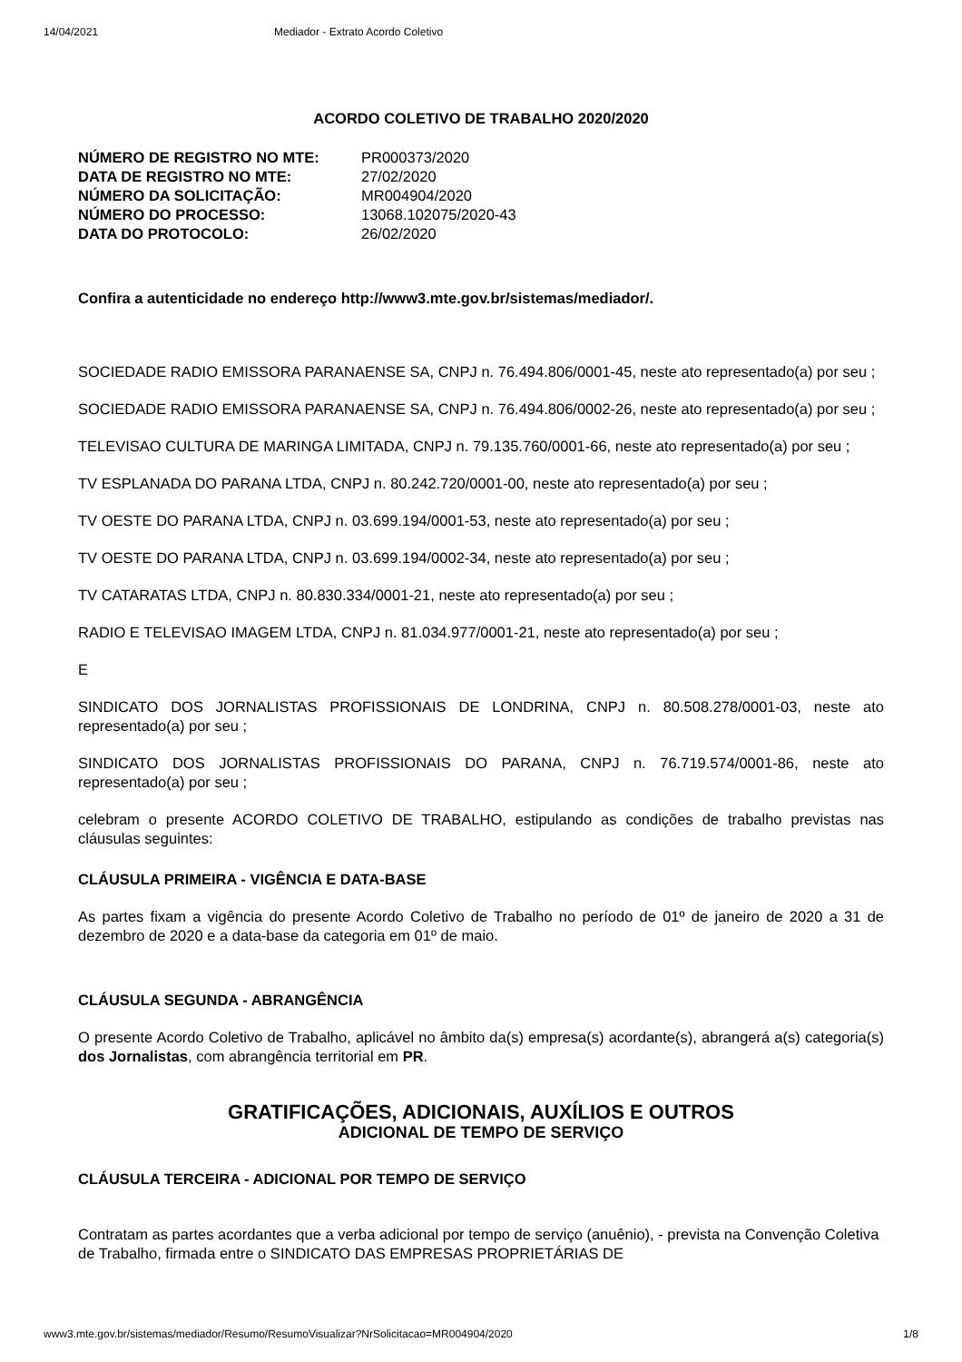14/04/2021 Mediador - Extrato Acordo Coletivo
ACORDO COLETIVO DE TRABALHO 2020/2020
| NÚMERO DE REGISTRO NO MTE: | PR000373/2020 |
| DATA DE REGISTRO NO MTE: | 27/02/2020 |
| NÚMERO DA SOLICITAÇÃO: | MR004904/2020 |
| NÚMERO DO PROCESSO: | 13068.102075/2020-43 |
| DATA DO PROTOCOLO: | 26/02/2020 |
Confira a autenticidade no endereço http://www3.mte.gov.br/sistemas/mediador/.
SOCIEDADE RADIO EMISSORA PARANAENSE SA, CNPJ n. 76.494.806/0001-45, neste ato representado(a) por seu ;
SOCIEDADE RADIO EMISSORA PARANAENSE SA, CNPJ n. 76.494.806/0002-26, neste ato representado(a) por seu ;
TELEVISAO CULTURA DE MARINGA LIMITADA, CNPJ n. 79.135.760/0001-66, neste ato representado(a) por seu ;
TV ESPLANADA DO PARANA LTDA, CNPJ n. 80.242.720/0001-00, neste ato representado(a) por seu ;
TV OESTE DO PARANA LTDA, CNPJ n. 03.699.194/0001-53, neste ato representado(a) por seu ;
TV OESTE DO PARANA LTDA, CNPJ n. 03.699.194/0002-34, neste ato representado(a) por seu ;
TV CATARATAS LTDA, CNPJ n. 80.830.334/0001-21, neste ato representado(a) por seu ;
RADIO E TELEVISAO IMAGEM LTDA, CNPJ n. 81.034.977/0001-21, neste ato representado(a) por seu ;
E
SINDICATO DOS JORNALISTAS PROFISSIONAIS DE LONDRINA, CNPJ n. 80.508.278/0001-03, neste ato representado(a) por seu ;
SINDICATO DOS JORNALISTAS PROFISSIONAIS DO PARANA, CNPJ n. 76.719.574/0001-86, neste ato representado(a) por seu ;
celebram o presente ACORDO COLETIVO DE TRABALHO, estipulando as condições de trabalho previstas nas cláusulas seguintes:
CLÁUSULA PRIMEIRA - VIGÊNCIA E DATA-BASE
As partes fixam a vigência do presente Acordo Coletivo de Trabalho no período de 01º de janeiro de 2020 a 31 de dezembro de 2020 e a data-base da categoria em 01º de maio.
CLÁUSULA SEGUNDA - ABRANGÊNCIA
O presente Acordo Coletivo de Trabalho, aplicável no âmbito da(s) empresa(s) acordante(s), abrangerá a(s) categoria(s) dos Jornalistas, com abrangência territorial em PR.
GRATIFICAÇÕES, ADICIONAIS, AUXÍLIOS E OUTROS
ADICIONAL DE TEMPO DE SERVIÇO
CLÁUSULA TERCEIRA - ADICIONAL POR TEMPO DE SERVIÇO
Contratam as partes acordantes que a verba adicional por tempo de serviço (anuênio), - prevista na Convenção Coletiva de Trabalho, firmada entre o SINDICATO DAS EMPRESAS PROPRIETÁRIAS DE
www3.mte.gov.br/sistemas/mediador/Resumo/ResumoVisualizar?NrSolicitacao=MR004904/2020 1/8